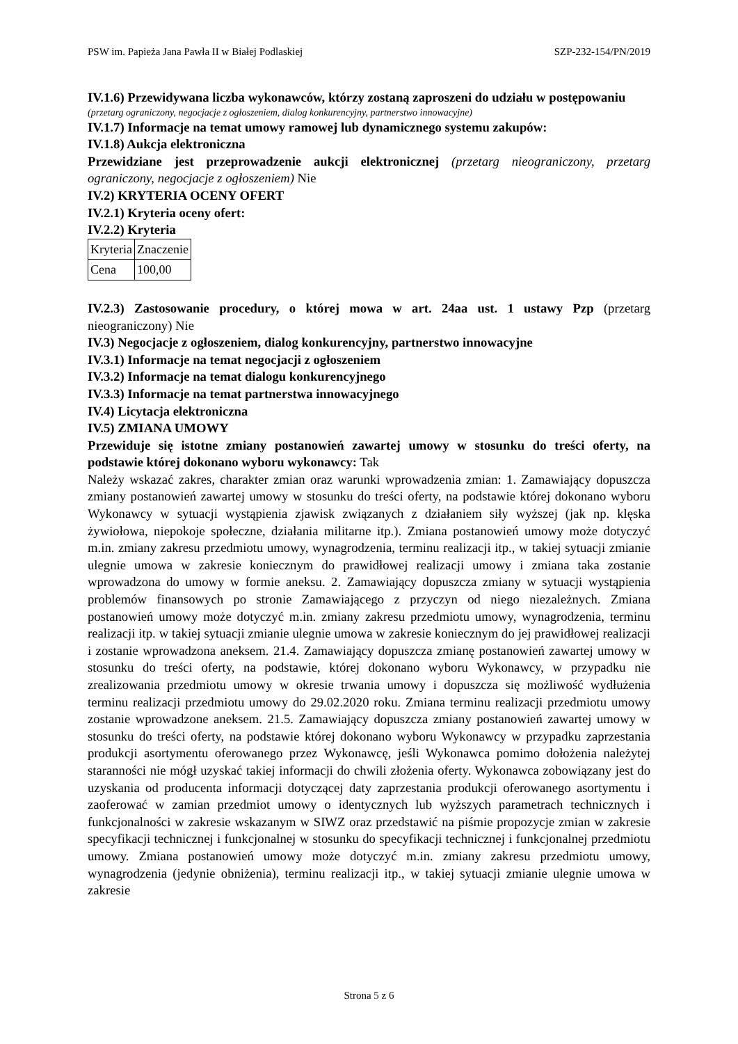PSW im. Papieża Jana Pawła II w Białej Podlaskiej SZP-232-154/PN/2019
IV.1.6) Przewidywana liczba wykonawców, którzy zostaną zaproszeni do udziału w postępowaniu
(przetarg ograniczony, negocjacje z ogłoszeniem, dialog konkurencyjny, partnerstwo innowacyjne)
IV.1.7) Informacje na temat umowy ramowej lub dynamicznego systemu zakupów:
IV.1.8) Aukcja elektroniczna
Przewidziane jest przeprowadzenie aukcji elektronicznej (przetarg nieograniczony, przetarg ograniczony, negocjacje z ogłoszeniem) Nie
IV.2) KRYTERIA OCENY OFERT
IV.2.1) Kryteria oceny ofert:
IV.2.2) Kryteria
| Kryteria | Znaczenie |
| Cena | 100,00 |
IV.2.3) Zastosowanie procedury, o której mowa w art. 24aa ust. 1 ustawy Pzp (przetarg nieograniczony) Nie
IV.3) Negocjacje z ogłoszeniem, dialog konkurencyjny, partnerstwo innowacyjne
IV.3.1) Informacje na temat negocjacji z ogłoszeniem
IV.3.2) Informacje na temat dialogu konkurencyjnego
IV.3.3) Informacje na temat partnerstwa innowacyjnego
IV.4) Licytacja elektroniczna
IV.5) ZMIANA UMOWY
Przewiduje się istotne zmiany postanowień zawartej umowy w stosunku do treści oferty, na podstawie której dokonano wyboru wykonawcy: Tak
Należy wskazać zakres, charakter zmian oraz warunki wprowadzenia zmian: 1. Zamawiający dopuszcza zmiany postanowień zawartej umowy w stosunku do treści oferty, na podstawie której dokonano wyboru Wykonawcy w sytuacji wystąpienia zjawisk związanych z działaniem siły wyższej (jak np. klęska żywiołowa, niepokoje społeczne, działania militarne itp.). Zmiana postanowień umowy może dotyczyć m.in. zmiany zakresu przedmiotu umowy, wynagrodzenia, terminu realizacji itp., w takiej sytuacji zmianie ulegnie umowa w zakresie koniecznym do prawidłowej realizacji umowy i zmiana taka zostanie wprowadzona do umowy w formie aneksu. 2. Zamawiający dopuszcza zmiany w sytuacji wystąpienia problemów finansowych po stronie Zamawiającego z przyczyn od niego niezależnych. Zmiana postanowień umowy może dotyczyć m.in. zmiany zakresu przedmiotu umowy, wynagrodzenia, terminu realizacji itp. w takiej sytuacji zmianie ulegnie umowa w zakresie koniecznym do jej prawidłowej realizacji i zostanie wprowadzona aneksem. 21.4. Zamawiający dopuszcza zmianę postanowień zawartej umowy w stosunku do treści oferty, na podstawie, której dokonano wyboru Wykonawcy, w przypadku nie zrealizowania przedmiotu umowy w okresie trwania umowy i dopuszcza się możliwość wydłużenia terminu realizacji przedmiotu umowy do 29.02.2020 roku. Zmiana terminu realizacji przedmiotu umowy zostanie wprowadzone aneksem. 21.5. Zamawiający dopuszcza zmiany postanowień zawartej umowy w stosunku do treści oferty, na podstawie której dokonano wyboru Wykonawcy w przypadku zaprzestania produkcji asortymentu oferowanego przez Wykonawcę, jeśli Wykonawca pomimo dołożenia należytej staranności nie mógł uzyskać takiej informacji do chwili złożenia oferty. Wykonawca zobowiązany jest do uzyskania od producenta informacji dotyczącej daty zaprzestania produkcji oferowanego asortymentu i zaoferować w zamian przedmiot umowy o identycznych lub wyższych parametrach technicznych i funkcjonalności w zakresie wskazanym w SIWZ oraz przedstawić na piśmie propozycje zmian w zakresie specyfikacji technicznej i funkcjonalnej w stosunku do specyfikacji technicznej i funkcjonalnej przedmiotu umowy. Zmiana postanowień umowy może dotyczyć m.in. zmiany zakresu przedmiotu umowy, wynagrodzenia (jedynie obniżenia), terminu realizacji itp., w takiej sytuacji zmianie ulegnie umowa w zakresie
Strona 5 z 6